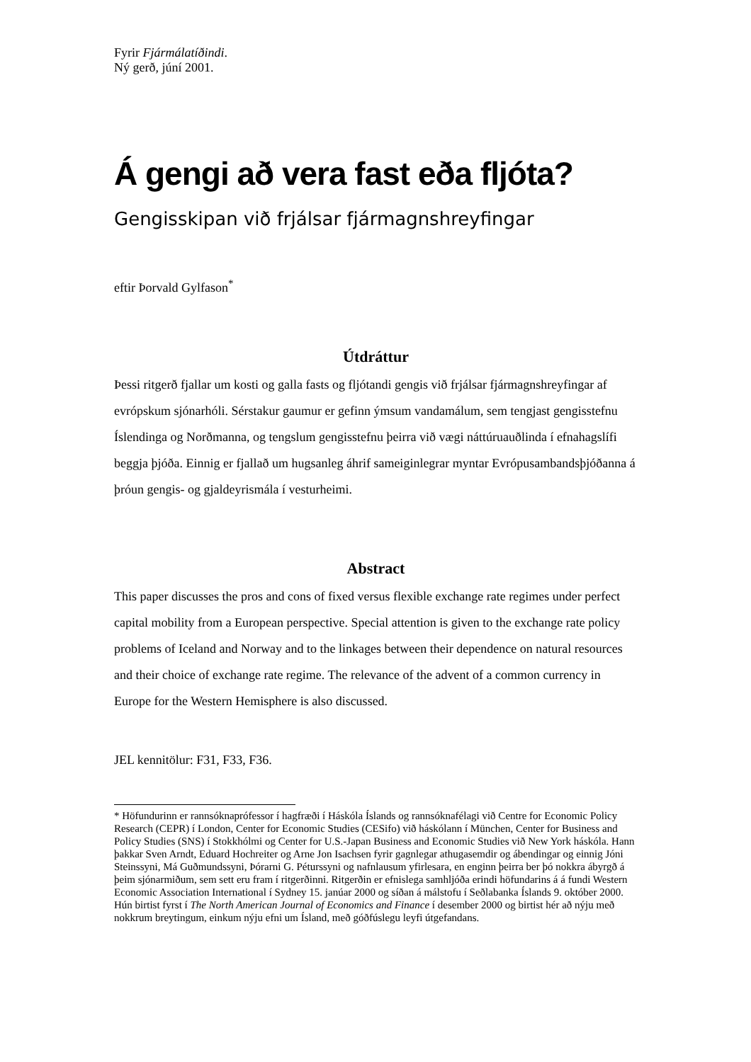Fyrir Fjármálatíðindi.
Ný gerð, júní 2001.
Á gengi að vera fast eða fljóta?
Gengisskipan við frjálsar fjármagnshreyfingar
eftir Þorvald Gylfason<sup>*</sup>
Útdráttur
Þessi ritgerð fjallar um kosti og galla fasts og fljótandi gengis við frjálsar fjármagnshreyfingar af evrópskum sjónarhóli. Sérstakur gaumur er gefinn ýmsum vandamálum, sem tengjast gengisstefnu Íslendinga og Norðmanna, og tengslum gengisstefnu þeirra við vægi náttúruauðlinda í efnahagslífi beggja þjóða. Einnig er fjallað um hugsanleg áhrif sameiginlegrar myntar Evrópusambandsþjóðanna á þróun gengis- og gjaldeyrismála í vesturheimi.
Abstract
This paper discusses the pros and cons of fixed versus flexible exchange rate regimes under perfect capital mobility from a European perspective. Special attention is given to the exchange rate policy problems of Iceland and Norway and to the linkages between their dependence on natural resources and their choice of exchange rate regime. The relevance of the advent of a common currency in Europe for the Western Hemisphere is also discussed.
JEL kennitölur: F31, F33, F36.
* Höfundurinn er rannsóknaprófessor í hagfræði í Háskóla Íslands og rannsóknafélagi við Centre for Economic Policy Research (CEPR) í London, Center for Economic Studies (CESifo) við háskólann í München, Center for Business and Policy Studies (SNS) í Stokkhólmi og Center for U.S.-Japan Business and Economic Studies við New York háskóla. Hann þakkar Sven Arndt, Eduard Hochreiter og Arne Jon Isachsen fyrir gagnlegar athugasemdir og ábendingar og einnig Jóni Steinssyni, Má Guðmundssyni, Þórarni G. Péturssyni og nafnlausum yfirlesara, en enginn þeirra ber þó nokkra ábyrgð á þeim sjónarmiðum, sem sett eru fram í ritgerðinni. Ritgerðin er efnislega samhljóða erindi höfundarins á á fundi Western Economic Association International í Sydney 15. janúar 2000 og síðan á málstofu í Seðlabanka Íslands 9. október 2000. Hún birtist fyrst í The North American Journal of Economics and Finance í desember 2000 og birtist hér að nýju með nokkrum breytingum, einkum nýju efni um Ísland, með góðfúslegu leyfi útgefandans.